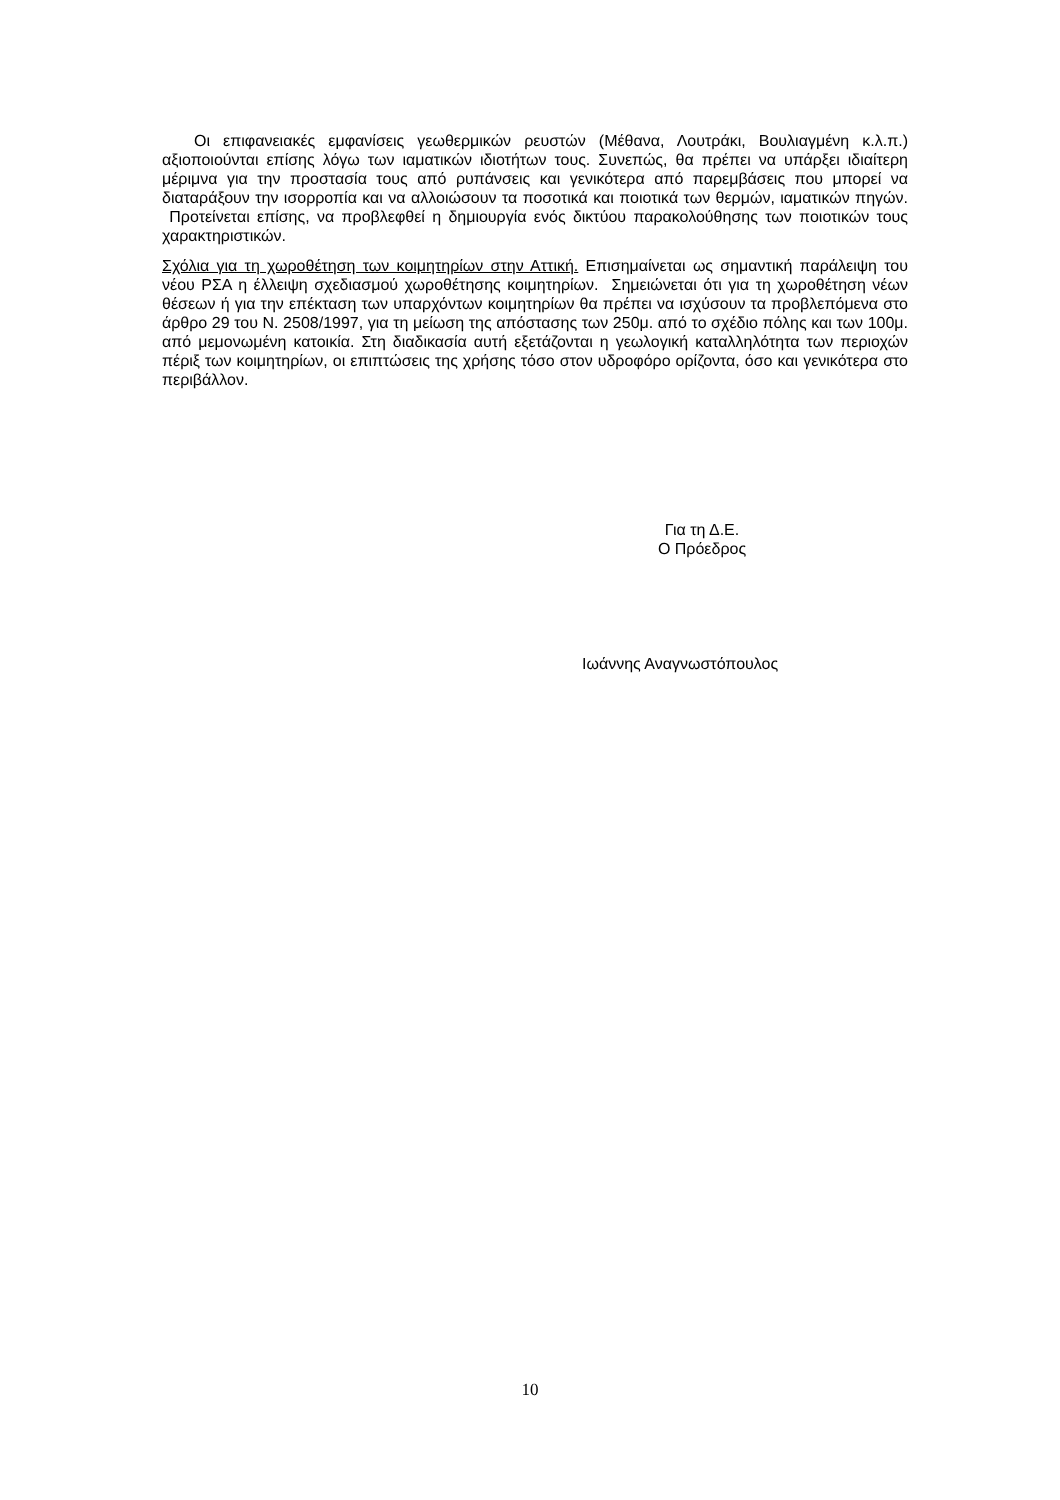Οι επιφανειακές εμφανίσεις γεωθερμικών ρευστών (Μέθανα, Λουτράκι, Βουλιαγμένη κ.λ.π.) αξιοποιούνται επίσης λόγω των ιαματικών ιδιοτήτων τους. Συνεπώς, θα πρέπει να υπάρξει ιδιαίτερη μέριμνα για την προστασία τους από ρυπάνσεις και γενικότερα από παρεμβάσεις που μπορεί να διαταράξουν την ισορροπία και να αλλοιώσουν τα ποσοτικά και ποιοτικά των θερμών, ιαματικών πηγών. Προτείνεται επίσης, να προβλεφθεί η δημιουργία ενός δικτύου παρακολούθησης των ποιοτικών τους χαρακτηριστικών.
Σχόλια για τη χωροθέτηση των κοιμητηρίων στην Αττική. Επισημαίνεται ως σημαντική παράλειψη του νέου ΡΣΑ η έλλειψη σχεδιασμού χωροθέτησης κοιμητηρίων. Σημειώνεται ότι για τη χωροθέτηση νέων θέσεων ή για την επέκταση των υπαρχόντων κοιμητηρίων θα πρέπει να ισχύσουν τα προβλεπόμενα στο άρθρο 29 του Ν. 2508/1997, για τη μείωση της απόστασης των 250μ. από το σχέδιο πόλης και των 100μ. από μεμονωμένη κατοικία. Στη διαδικασία αυτή εξετάζονται η γεωλογική καταλληλότητα των περιοχών πέριξ των κοιμητηρίων, οι επιπτώσεις της χρήσης τόσο στον υδροφόρο ορίζοντα, όσο και γενικότερα στο περιβάλλον.
Για τη Δ.Ε.
Ο Πρόεδρος
Ιωάννης Αναγνωστόπουλος
10